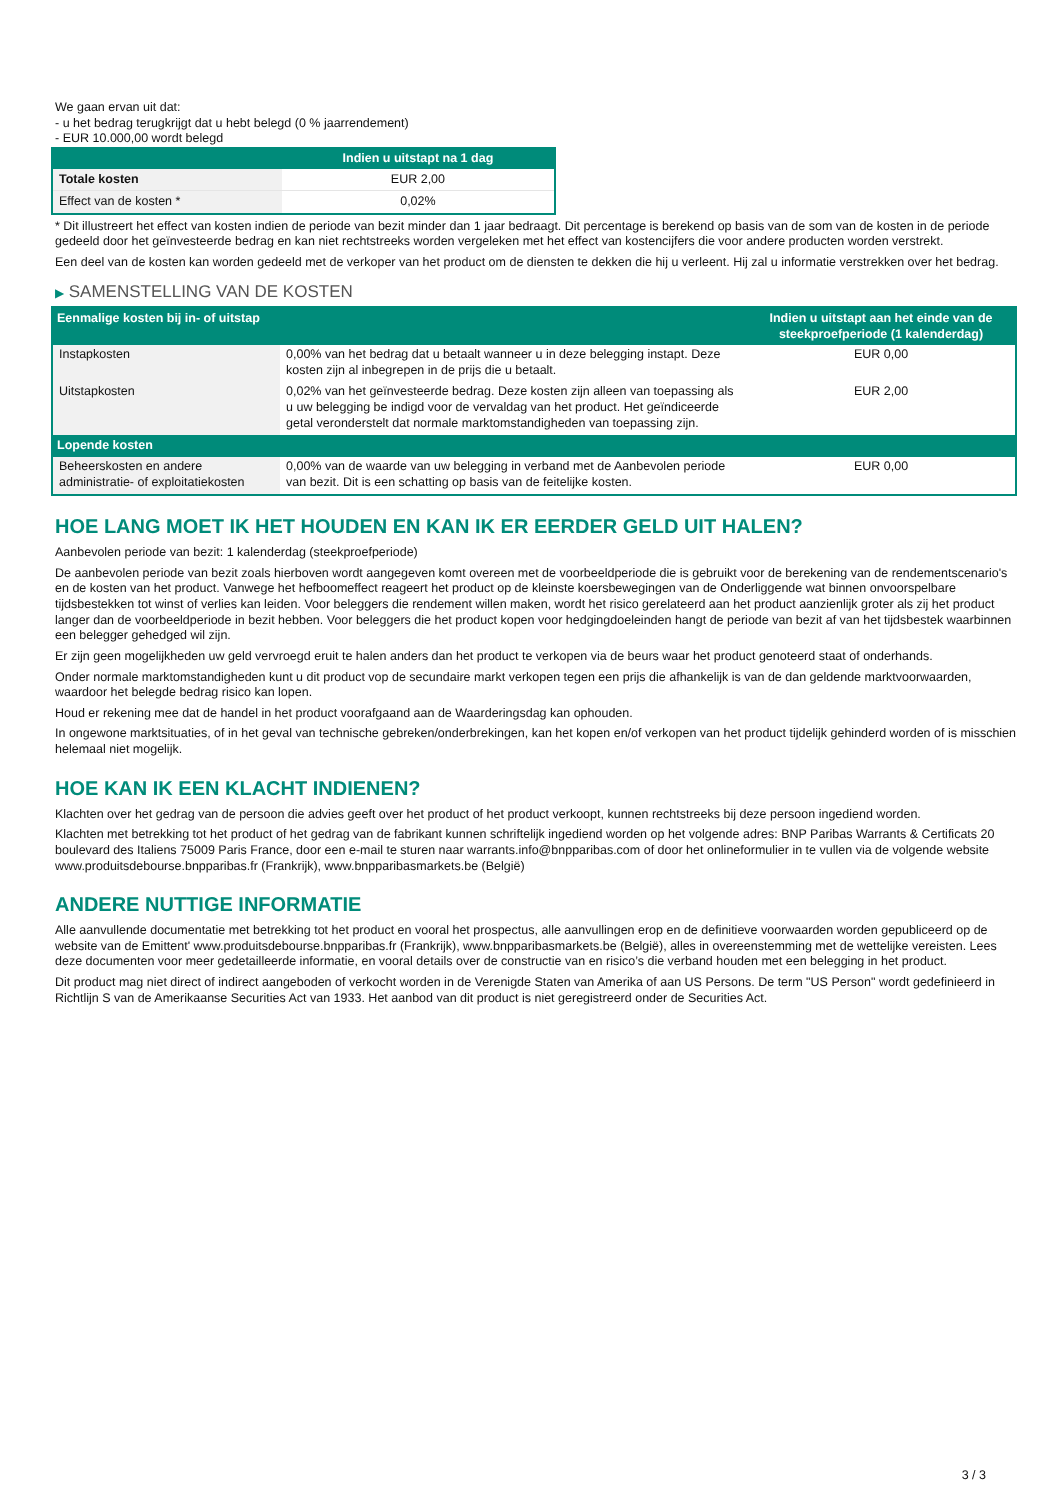We gaan ervan uit dat:
- u het bedrag terugkrijgt dat u hebt belegd (0 % jaarrendement)
- EUR 10.000,00 wordt belegd
| | Indien u uitstapt na 1 dag |
| --- | --- |
| Totale kosten | EUR 2,00 |
| Effect van de kosten * | 0,02% |
* Dit illustreert het effect van kosten indien de periode van bezit minder dan 1 jaar bedraagt. Dit percentage is berekend op basis van de som van de kosten in de periode gedeeld door het geïnvesteerde bedrag en kan niet rechtstreeks worden vergeleken met het effect van kostencijfers die voor andere producten worden verstrekt.
Een deel van de kosten kan worden gedeeld met de verkoper van het product om de diensten te dekken die hij u verleent. Hij zal u informatie verstrekken over het bedrag.
▶ SAMENSTELLING VAN DE KOSTEN
| Eenmalige kosten bij in- of uitstap | | Indien u uitstapt aan het einde van de steekproefperiode (1 kalenderdag) |
| --- | --- | --- |
| Instapkosten | 0,00% van het bedrag dat u betaalt wanneer u in deze belegging instapt. Deze kosten zijn al inbegrepen in de prijs die u betaalt. | EUR 0,00 |
| Uitstapkosten | 0,02% van het geïnvesteerde bedrag. Deze kosten zijn alleen van toepassing als u uw belegging be indigd voor de vervaldag van het product. Het geïndiceerde getal veronderstelt dat normale marktomstandigheden van toepassing zijn. | EUR 2,00 |
| Lopende kosten | | |
| Beheerskosten en andere administratie- of exploitatiekosten | 0,00% van de waarde van uw belegging in verband met de Aanbevolen periode van bezit. Dit is een schatting op basis van de feitelijke kosten. | EUR 0,00 |
HOE LANG MOET IK HET HOUDEN EN KAN IK ER EERDER GELD UIT HALEN?
Aanbevolen periode van bezit: 1 kalenderdag (steekproefperiode)
De aanbevolen periode van bezit zoals hierboven wordt aangegeven komt overeen met de voorbeeldperiode die is gebruikt voor de berekening van de rendementscenario's en de kosten van het product. Vanwege het hefboomeffect reageert het product op de kleinste koersbewegingen van de Onderliggende wat binnen onvoorspelbare tijdsbestekken tot winst of verlies kan leiden. Voor beleggers die rendement willen maken, wordt het risico gerelateerd aan het product aanzienlijk groter als zij het product langer dan de voorbeeldperiode in bezit hebben. Voor beleggers die het product kopen voor hedgingdoeleinden hangt de periode van bezit af van het tijdsbestek waarbinnen een belegger gehedged wil zijn.
Er zijn geen mogelijkheden uw geld vervroegd eruit te halen anders dan het product te verkopen via de beurs waar het product genoteerd staat of onderhands.
Onder normale marktomstandigheden kunt u dit product vop de secundaire markt verkopen tegen een prijs die afhankelijk is van de dan geldende marktvoorwaarden, waardoor het belegde bedrag risico kan lopen.
Houd er rekening mee dat de handel in het product voorafgaand aan de Waarderingsdag kan ophouden.
In ongewone marktsituaties, of in het geval van technische gebreken/onderbrekingen, kan het kopen en/of verkopen van het product tijdelijk gehinderd worden of is misschien helemaal niet mogelijk.
HOE KAN IK EEN KLACHT INDIENEN?
Klachten over het gedrag van de persoon die advies geeft over het product of het product verkoopt, kunnen rechtstreeks bij deze persoon ingediend worden.
Klachten met betrekking tot het product of het gedrag van de fabrikant kunnen schriftelijk ingediend worden op het volgende adres: BNP Paribas Warrants & Certificats 20 boulevard des Italiens 75009 Paris France, door een e-mail te sturen naar warrants.info@bnpparibas.com of door het onlineformulier in te vullen via de volgende website www.produitsdebourse.bnpparibas.fr (Frankrijk), www.bnpparibasmarkets.be (België)
ANDERE NUTTIGE INFORMATIE
Alle aanvullende documentatie met betrekking tot het product en vooral het prospectus, alle aanvullingen erop en de definitieve voorwaarden worden gepubliceerd op de website van de Emittent' www.produitsdebourse.bnpparibas.fr (Frankrijk), www.bnpparibasmarkets.be (België), alles in overeenstemming met de wettelijke vereisten. Lees deze documenten voor meer gedetailleerde informatie, en vooral details over de constructie van en risico’s die verband houden met een belegging in het product.
Dit product mag niet direct of indirect aangeboden of verkocht worden in de Verenigde Staten van Amerika of aan US Persons. De term "US Person" wordt gedefinieerd in Richtlijn S van de Amerikaanse Securities Act van 1933. Het aanbod van dit product is niet geregistreerd onder de Securities Act.
3 / 3